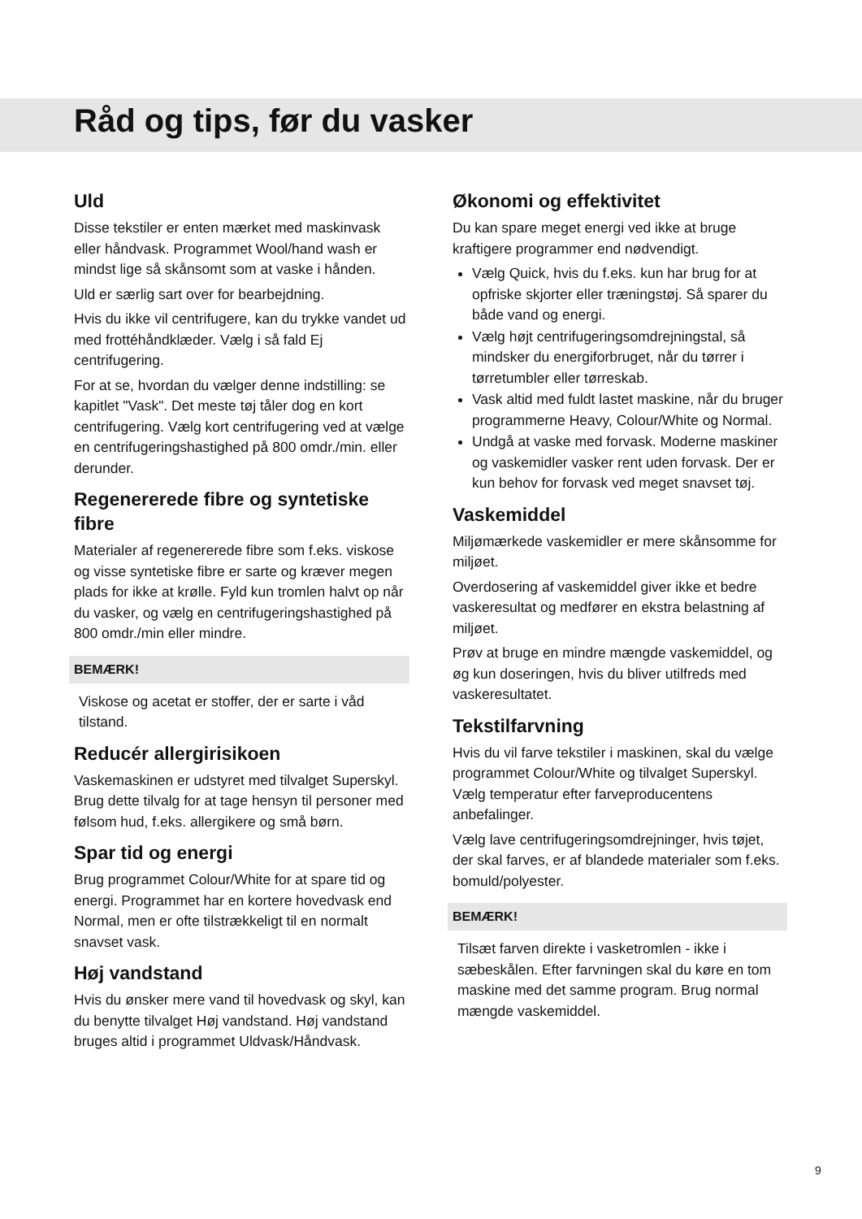Råd og tips, før du vasker
Uld
Disse tekstiler er enten mærket med maskinvask eller håndvask. Programmet Wool/hand wash er mindst lige så skånsomt som at vaske i hånden.
Uld er særlig sart over for bearbejdning.
Hvis du ikke vil centrifugere, kan du trykke vandet ud med frottéhåndklæder. Vælg i så fald Ej centrifugering.
For at se, hvordan du vælger denne indstilling: se kapitlet "Vask". Det meste tøj tåler dog en kort centrifugering. Vælg kort centrifugering ved at vælge en centrifugeringshastighed på 800 omdr./min. eller derunder.
Regenererede fibre og syntetiske fibre
Materialer af regenererede fibre som f.eks. viskose og visse syntetiske fibre er sarte og kræver megen plads for ikke at krølle. Fyld kun tromlen halvt op når du vasker, og vælg en centrifugeringshastighed på 800 omdr./min eller mindre.
BEMÆRK!
Viskose og acetat er stoffer, der er sarte i våd tilstand.
Reducér allergirisikoen
Vaskemaskinen er udstyret med tilvalget Superskyl. Brug dette tilvalg for at tage hensyn til personer med følsom hud, f.eks. allergikere og små børn.
Spar tid og energi
Brug programmet Colour/White for at spare tid og energi. Programmet har en kortere hovedvask end Normal, men er ofte tilstrækkeligt til en normalt snavset vask.
Høj vandstand
Hvis du ønsker mere vand til hovedvask og skyl, kan du benytte tilvalget Høj vandstand. Høj vandstand bruges altid i programmet Uldvask/Håndvask.
Økonomi og effektivitet
Du kan spare meget energi ved ikke at bruge kraftigere programmer end nødvendigt.
Vælg Quick, hvis du f.eks. kun har brug for at opfriske skjorter eller træningstøj. Så sparer du både vand og energi.
Vælg højt centrifugeringsomdrejningstal, så mindsker du energiforbruget, når du tørrer i tørretumbler eller tørreskab.
Vask altid med fuldt lastet maskine, når du bruger programmerne Heavy, Colour/White og Normal.
Undgå at vaske med forvask. Moderne maskiner og vaskemidler vasker rent uden forvask. Der er kun behov for forvask ved meget snavset tøj.
Vaskemiddel
Miljømærkede vaskemidler er mere skånsomme for miljøet.
Overdosering af vaskemiddel giver ikke et bedre vaskeresultat og medfører en ekstra belastning af miljøet.
Prøv at bruge en mindre mængde vaskemiddel, og øg kun doseringen, hvis du bliver utilfreds med vaskeresultatet.
Tekstilfarvning
Hvis du vil farve tekstiler i maskinen, skal du vælge programmet Colour/White og tilvalget Superskyl. Vælg temperatur efter farveproducentens anbefalinger.
Vælg lave centrifugeringsomdrejninger, hvis tøjet, der skal farves, er af blandede materialer som f.eks. bomuld/polyester.
BEMÆRK!
Tilsæt farven direkte i vasketromlen - ikke i sæbeskålen. Efter farvningen skal du køre en tom maskine med det samme program. Brug normal mængde vaskemiddel.
9